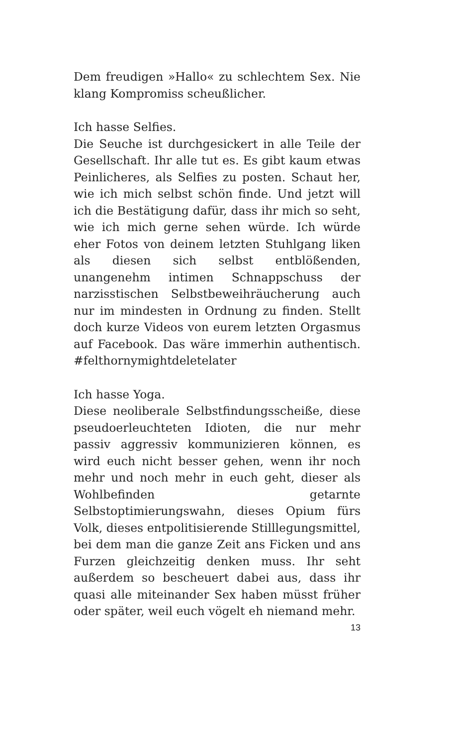Dem freudigen »Hallo« zu schlechtem Sex. Nie klang Kompromiss scheußlicher.
Ich hasse Selfies.
Die Seuche ist durchgesickert in alle Teile der Gesellschaft. Ihr alle tut es. Es gibt kaum etwas Peinlicheres, als Selfies zu posten. Schaut her, wie ich mich selbst schön finde. Und jetzt will ich die Bestätigung dafür, dass ihr mich so seht, wie ich mich gerne sehen würde. Ich würde eher Fotos von deinem letzten Stuhlgang liken als diesen sich selbst entblößenden, unangenehm intimen Schnappschuss der narzisstischen Selbstbeweihräucherung auch nur im mindesten in Ordnung zu finden. Stellt doch kurze Videos von eurem letzten Orgasmus auf Facebook. Das wäre immerhin authentisch. #felthornymightdeletelater
Ich hasse Yoga.
Diese neoliberale Selbstfindungsscheiße, diese pseudoerleuchteten Idioten, die nur mehr passiv aggressiv kommunizieren können, es wird euch nicht besser gehen, wenn ihr noch mehr und noch mehr in euch geht, dieser als Wohlbefinden getarnte Selbstoptimierungswahn, dieses Opium fürs Volk, dieses entpolitisierende Stilllegungsmittel, bei dem man die ganze Zeit ans Ficken und ans Furzen gleichzeitig denken muss. Ihr seht außerdem so bescheuert dabei aus, dass ihr quasi alle miteinander Sex haben müsst früher oder später, weil euch vögelt eh niemand mehr.
13